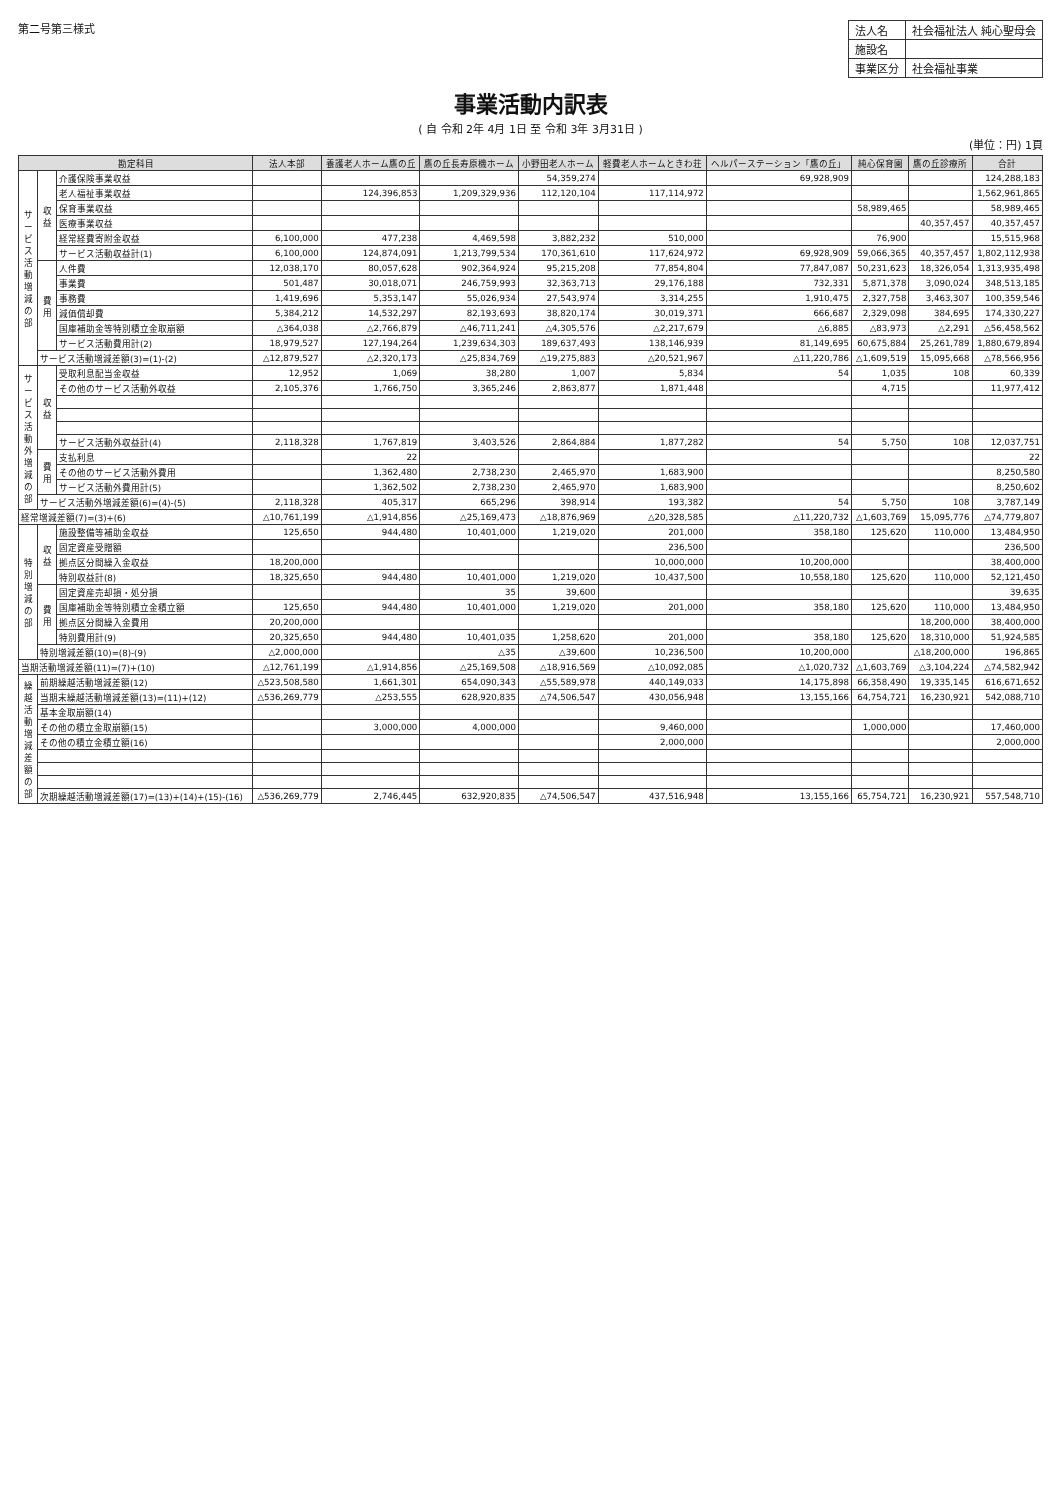第二号第三様式
| 法人名 | 社会福祉法人 純心聖母会 |
| 施設名 | |
| 事業区分 | 社会福祉事業 |
事業活動内訳表
( 自 令和 2年 4月 1日 至 令和 3年 3月31日 )
(単位：円) 1頁
| 勘定科目 | | | 法人本部 | 養護老人ホーム鷹の丘 | 鷹の丘長寿原機ホーム | 小野田老人ホーム | 軽費老人ホームときわ荘 | ヘルパーステーション「鷹の丘」 | 純心保育園 | 鷹の丘診療所 | 合計 |
| --- | --- | --- | --- | --- | --- | --- | --- | --- | --- | --- | --- |
| サービス活動増減の部 | 収益 | 介護保険事業収益 | | | | 54,359,274 | | 69,928,909 | | | 124,288,183 |
| | | 老人福祉事業収益 | | 124,396,853 | 1,209,329,936 | 112,120,104 | 117,114,972 | | | | 1,562,961,865 |
| | | 保育事業収益 | | | | | | | 58,989,465 | | 58,989,465 |
| | | 医療事業収益 | | | | | | | | 40,357,457 | 40,357,457 |
| | | 経常経費寄附金収益 | 6,100,000 | 477,238 | 4,469,598 | 3,882,232 | 510,000 | | 76,900 | | 15,515,968 |
| | | サービス活動収益計(1) | 6,100,000 | 124,874,091 | 1,213,799,534 | 170,361,610 | 117,624,972 | 69,928,909 | 59,066,365 | 40,357,457 | 1,802,112,938 |
| | 費用 | 人件費 | 12,038,170 | 80,057,628 | 902,364,924 | 95,215,208 | 77,854,804 | 77,847,087 | 50,231,623 | 18,326,054 | 1,313,935,498 |
| | | 事業費 | 501,487 | 30,018,071 | 246,759,993 | 32,363,713 | 29,176,188 | 732,331 | 5,871,378 | 3,090,024 | 348,513,185 |
| | | 事務費 | 1,419,696 | 5,353,147 | 55,026,934 | 27,543,974 | 3,314,255 | 1,910,475 | 2,327,758 | 3,463,307 | 100,359,546 |
| | | 減価償却費 | 5,384,212 | 14,532,297 | 82,193,693 | 38,820,174 | 30,019,371 | 666,687 | 2,329,098 | 384,695 | 174,330,227 |
| | | 国庫補助金等特別積立金取崩額 | △364,038 | △2,766,879 | △46,711,241 | △4,305,576 | △2,217,679 | △6,885 | △83,973 | △2,291 | △56,458,562 |
| | | サービス活動費用計(2) | 18,979,527 | 127,194,264 | 1,239,634,303 | 189,637,493 | 138,146,939 | 81,149,695 | 60,675,884 | 25,261,789 | 1,880,679,894 |
| | サービス活動増減差額(3)=(1)-(2) | | △12,879,527 | △2,320,173 | △25,834,769 | △19,275,883 | △20,521,967 | △11,220,786 | △1,609,519 | 15,095,668 | △78,566,956 |
| サービス活動外増減の部 | 収益 | 受取利息配当金収益 | 12,952 | 1,069 | 38,280 | 1,007 | 5,834 | 54 | 1,035 | 108 | 60,339 |
| | | その他のサービス活動外収益 | 2,105,376 | 1,766,750 | 3,365,246 | 2,863,877 | 1,871,448 | | 4,715 | | 11,977,412 |
| | | サービス活動外収益計(4) | 2,118,328 | 1,767,819 | 3,403,526 | 2,864,884 | 1,877,282 | 54 | 5,750 | 108 | 12,037,751 |
| | 費用 | 支払利息 | | 22 | | | | | | | 22 |
| | | その他のサービス活動外費用 | | 1,362,480 | 2,738,230 | 2,465,970 | 1,683,900 | | | | 8,250,580 |
| | | サービス活動外費用計(5) | | 1,362,502 | 2,738,230 | 2,465,970 | 1,683,900 | | | | 8,250,602 |
| | サービス活動外増減差額(6)=(4)-(5) | | 2,118,328 | 405,317 | 665,296 | 398,914 | 193,382 | 54 | 5,750 | 108 | 3,787,149 |
| 経常増減差額(7)=(3)+(6) | | | △10,761,199 | △1,914,856 | △25,169,473 | △18,876,969 | △20,328,585 | △11,220,732 | △1,603,769 | 15,095,776 | △74,779,807 |
| 特別増減の部 | 収益 | 施設整備等補助金収益 | 125,650 | 944,480 | 10,401,000 | 1,219,020 | 201,000 | 358,180 | 125,620 | 110,000 | 13,484,950 |
| | | 固定資産受贈額 | | | | | 236,500 | | | | 236,500 |
| | | 拠点区分間繰入金収益 | 18,200,000 | | | | 10,000,000 | 10,200,000 | | | 38,400,000 |
| | | 特別収益計(8) | 18,325,650 | 944,480 | 10,401,000 | 1,219,020 | 10,437,500 | 10,558,180 | 125,620 | 110,000 | 52,121,450 |
| | 費用 | 固定資産売却損・処分損 | | | 35 | 39,600 | | | | | 39,635 |
| | | 国庫補助金等特別積立金積立額 | 125,650 | 944,480 | 10,401,000 | 1,219,020 | 201,000 | 358,180 | 125,620 | 110,000 | 13,484,950 |
| | | 拠点区分間繰入金費用 | 20,200,000 | | | | | | | 18,200,000 | 38,400,000 |
| | | 特別費用計(9) | 20,325,650 | 944,480 | 10,401,035 | 1,258,620 | 201,000 | 358,180 | 125,620 | 18,310,000 | 51,924,585 |
| | 特別増減差額(10)=(8)-(9) | | △2,000,000 | | △35 | △39,600 | 10,236,500 | 10,200,000 | | △18,200,000 | 196,865 |
| 当期活動増減差額(11)=(7)+(10) | | | △12,761,199 | △1,914,856 | △25,169,508 | △18,916,569 | △10,092,085 | △1,020,732 | △1,603,769 | △3,104,224 | △74,582,942 |
| 繰越活動増減差額の部 | 前期繰越活動増減差額(12) | | △523,508,580 | 1,661,301 | 654,090,343 | △55,589,978 | 440,149,033 | 14,175,898 | 66,358,490 | 19,335,145 | 616,671,652 |
| | 当期末繰越活動増減差額(13)=(11)+(12) | | △536,269,779 | △253,555 | 628,920,835 | △74,506,547 | 430,056,948 | 13,155,166 | 64,754,721 | 16,230,921 | 542,088,710 |
| | 基本金取崩額(14) | | | | | | | | | | |
| | その他の積立金取崩額(15) | | | 3,000,000 | 4,000,000 | | 9,460,000 | | 1,000,000 | | 17,460,000 |
| | その他の積立金積立額(16) | | | | | | 2,000,000 | | | | 2,000,000 |
| | 次期繰越活動増減差額(17)=(13)+(14)+(15)-(16) | | △536,269,779 | 2,746,445 | 632,920,835 | △74,506,547 | 437,516,948 | 13,155,166 | 65,754,721 | 16,230,921 | 557,548,710 |